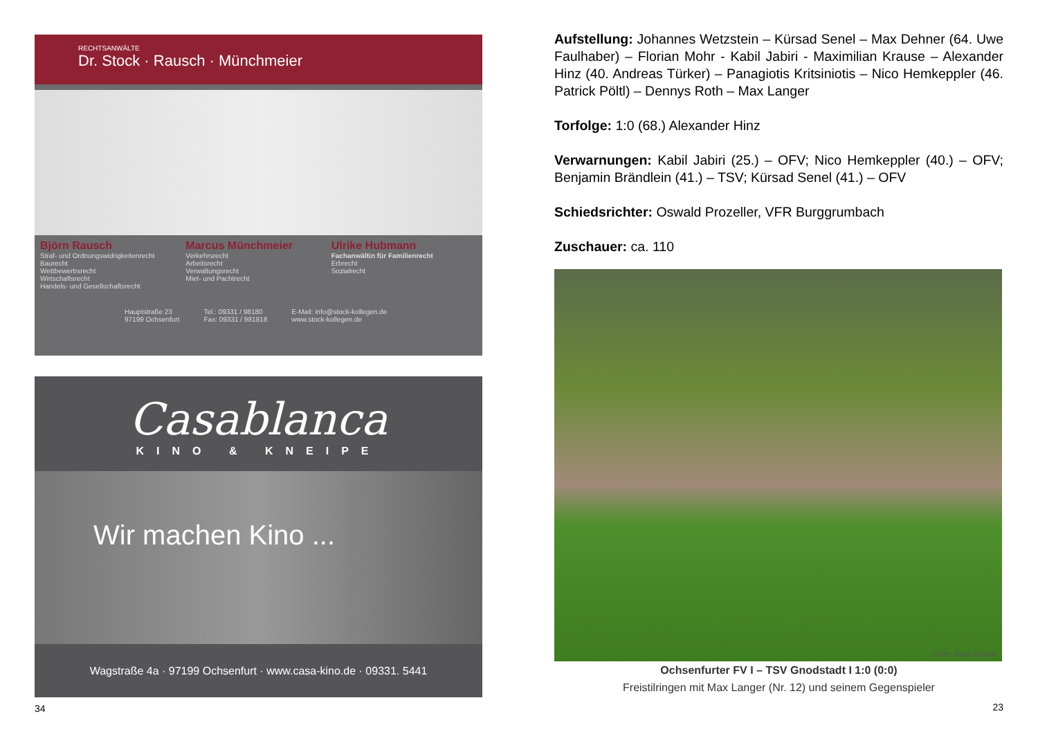RECHTSANWÄLTE
Dr. Stock · Rausch · Münchmeier
Björn Rausch
Straf- und Ordnungswidrigkeitenrecht
Baurecht
Wettbewerbsrecht
Wirtschaftsrecht
Handels- und Gesellschaftsrecht
Marcus Münchmeier
Verkehrsrecht
Arbeitsrecht
Verwaltungsrecht
Miet- und Pachtrecht
Ulrike Hubmann
Fachanwältin für Familienrecht
Erbrecht
Sozialrecht
Hauptstraße 23
97199 Ochsenfurt
Tel.: 09331 / 98180
Fax: 09331 / 981818
E-Mail: info@stock-kollegen.de
www.stock-kollegen.de
Casablanca
KINO & KNEIPE
Wir machen Kino ...
Wagstraße 4a · 97199 Ochsenfurt · www.casa-kino.de · 09331. 5441
34
Aufstellung: Johannes Wetzstein – Kürsad Senel – Max Dehner (64. Uwe Faulhaber) – Florian Mohr - Kabil Jabiri - Maximilian Krause – Alexander Hinz (40. Andreas Türker) – Panagiotis Kritsiniotis – Nico Hemkeppler (46. Patrick Pöltl) – Dennys Roth – Max Langer
Torfolge: 1:0 (68.) Alexander Hinz
Verwarnungen: Kabil Jabiri (25.) – OFV; Nico Hemkeppler (40.) – OFV; Benjamin Brändlein (41.) – TSV; Kürsad Senel (41.) – OFV
Schiedsrichter: Oswald Prozeller, VFR Burggrumbach
Zuschauer: ca. 110
Foto: Rudi Stryjski
Ochsenfurter FV I – TSV Gnodstadt I 1:0 (0:0)
Freistilringen mit Max Langer (Nr. 12) und seinem Gegenspieler
23